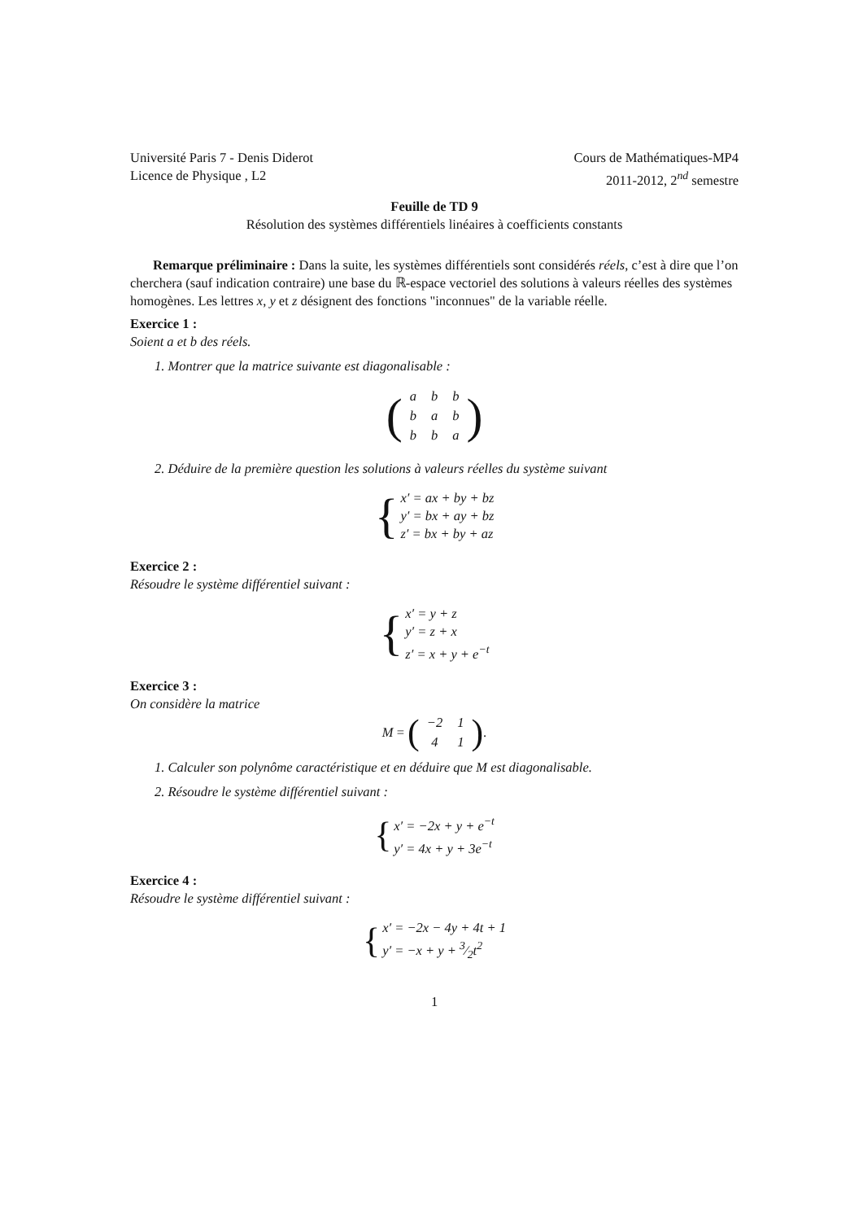Université Paris 7 - Denis Diderot
Licence de Physique , L2
Cours de Mathématiques-MP4
2011-2012, 2<sup>nd</sup> semestre
Feuille de TD 9
Résolution des systèmes différentiels linéaires à coefficients constants
Remarque préliminaire : Dans la suite, les systèmes différentiels sont considérés réels, c’est à dire que l’on cherchera (sauf indication contraire) une base du ℝ-espace vectoriel des solutions à valeurs réelles des systèmes homogènes. Les lettres x, y et z désignent des fonctions "inconnues" de la variable réelle.
Exercice 1 :
Soient a et b des réels.
1. Montrer que la matrice suivante est diagonalisable :
(
| a | b | b |
| b | a | b |
| b | b | a |
)
2. Déduire de la première question les solutions à valeurs réelles du système suivant
{
x′ = ax + by + bz
y′ = bx + ay + bz
z′ = bx + by + az
Exercice 2 :
Résoudre le système différentiel suivant :
{
x′ = y + z
y′ = z + x
z′ = x + y + e<sup>−t</sup>
Exercice 3 :
On considère la matrice
M = (
| −2 | 1 |
| 4 | 1 |
).
1. Calculer son polynôme caractéristique et en déduire que M est diagonalisable.
2. Résoudre le système différentiel suivant :
{
x′ = −2x + y + e<sup>−t</sup>
y′ = 4x + y + 3e<sup>−t</sup>
Exercice 4 :
Résoudre le système différentiel suivant :
{
x′ = −2x − 4y + 4t + 1
y′ = −x + y + 3⁄2t<sup>2</sup>
1